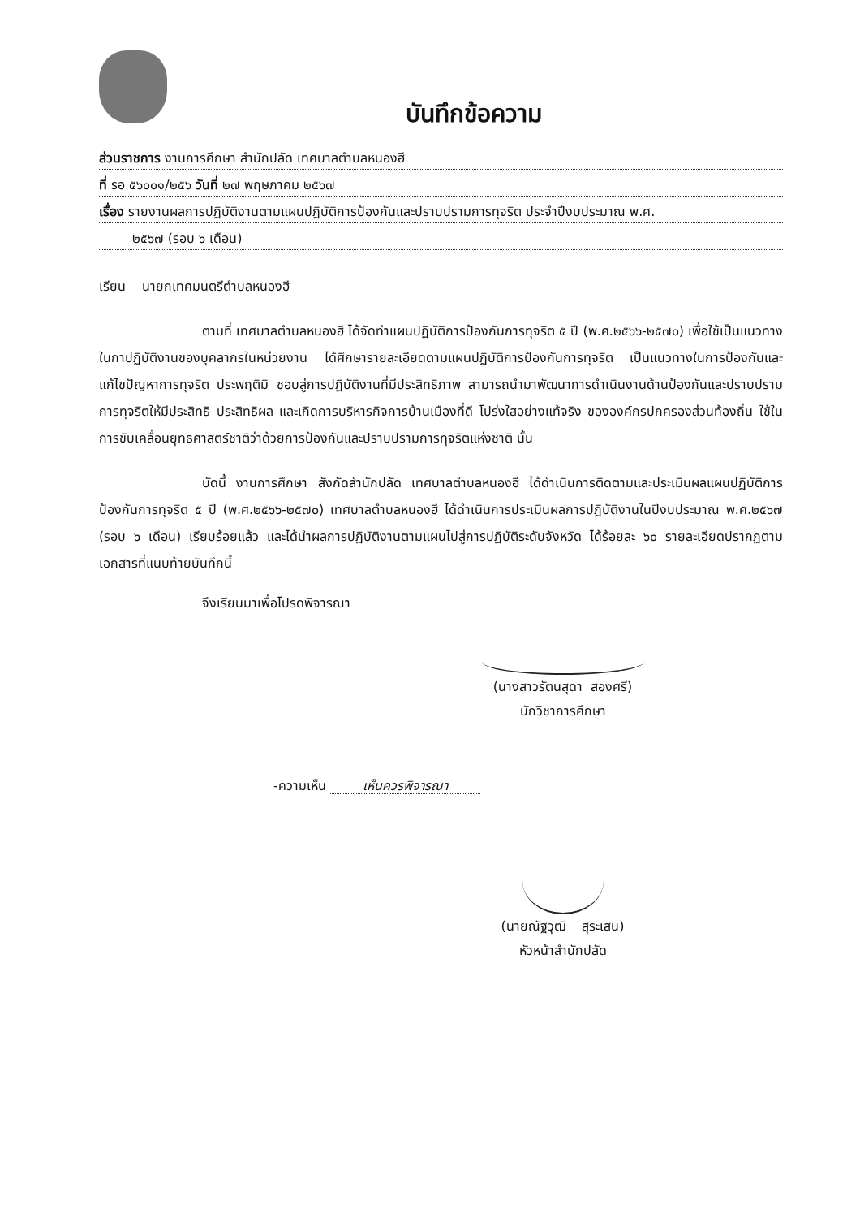บันทึกข้อความ
ส่วนราชการ งานการศึกษา สำนักปลัด เทศบาลตำบลหนองฮี
ที่ รอ ๕๖๐๐๑/๒๕๖ วันที่ ๒๗ พฤษภาคม ๒๕๖๗
เรื่อง รายงานผลการปฏิบัติงานตามแผนปฏิบัติการป้องกันและปราบปรามการทุจริต ประจำปีงบประมาณ พ.ศ.
๒๕๖๗ (รอบ ๖ เดือน)
เรียน นายกเทศมนตรีตำบลหนองฮี
ตามที่ เทศบาลตำบลหนองฮี ได้จัดทำแผนปฏิบัติการป้องกันการทุจริต ๕ ปี (พ.ศ.๒๕๖๖-๒๕๗๐) เพื่อใช้เป็นแนวทางในกาปฏิบัติงานของบุคลากรในหน่วยงาน ได้ศึกษารายละเอียดตามแผนปฏิบัติการป้องกันการทุจริต เป็นแนวทางในการป้องกันและแก้ไขปัญหาการทุจริต ประพฤติมิ ชอบสู่การปฏิบัติงานที่มีประสิทธิภาพ สามารถนำมาพัฒนาการดำเนินงานด้านป้องกันและปราบปรามการทุจริตให้มีประสิทธิ ประสิทธิผล และเกิดการบริหารกิจการบ้านเมืองที่ดี โปร่งใสอย่างแท้จริง ขององค์กรปกครองส่วนท้องถิ่น ใช้ในการขับเคลื่อนยุทธศาสตร์ชาติว่าด้วยการป้องกันและปราบปรามการทุจริตแห่งชาติ นั้น
บัดนี้ งานการศึกษา สังกัดสำนักปลัด เทศบาลตำบลหนองฮี ได้ดำเนินการติดตามและประเมินผลแผนปฏิบัติการป้องกันการทุจริต ๕ ปี (พ.ศ.๒๕๖๖-๒๕๗๐) เทศบาลตำบลหนองฮี ได้ดำเนินการประเมินผลการปฏิบัติงานในปีงบประมาณ พ.ศ.๒๕๖๗ (รอบ ๖ เดือน) เรียบร้อยแล้ว และได้นำผลการปฏิบัติงานตามแผนไปสู่การปฏิบัติระดับจังหวัด ได้ร้อยละ ๖๐ รายละเอียดปรากฏตามเอกสารที่แนบท้ายบันทึกนี้
จึงเรียนมาเพื่อโปรดพิจารณา
(นางสาวรัตนสุดา สองศรี)
นักวิชาการศึกษา
-ความเห็น เห็นควรพิจารณา
(นายณัฐวุฒิ สุระเสน)
หัวหน้าสำนักปลัด